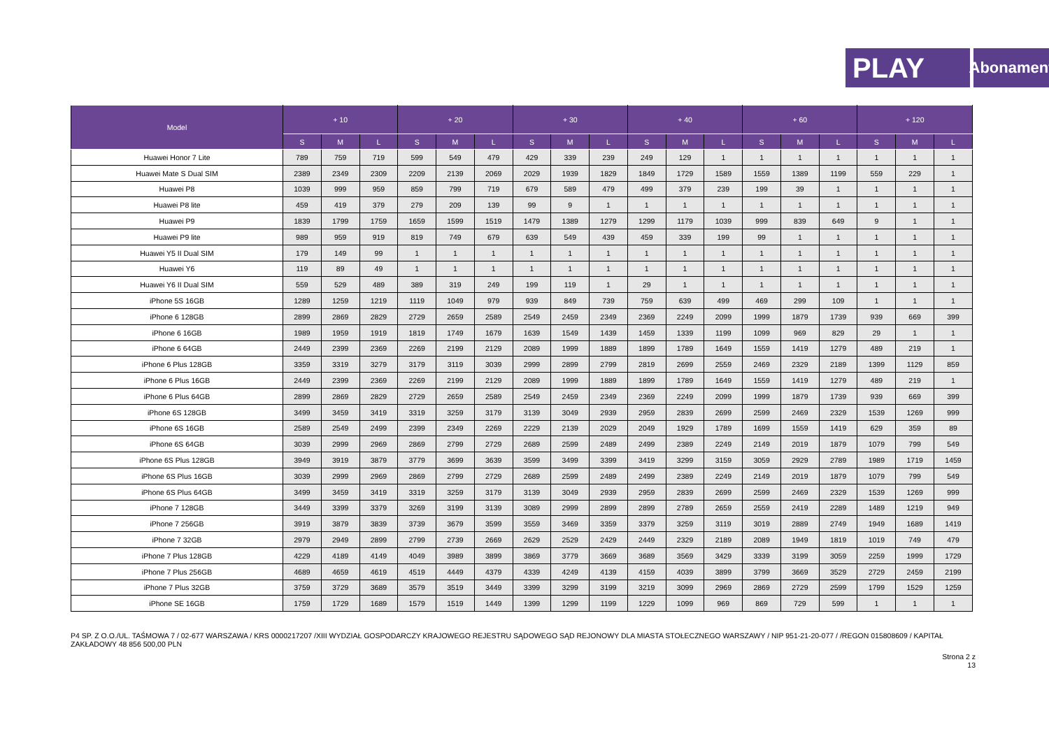PLAY
Abonament
| Model | + 10 | | | + 20 | | | + 30 | | | + 40 | | | + 60 | | | + 120 | | |
| --- | --- | --- | --- | --- | --- | --- | --- | --- | --- | --- | --- | --- | --- | --- | --- | --- | --- | --- |
| | S | M | L | S | M | L | S | M | L | S | M | L | S | M | L | S | M | L |
| Huawei Honor 7 Lite | 789 | 759 | 719 | 599 | 549 | 479 | 429 | 339 | 239 | 249 | 129 | 1 | 1 | 1 | 1 | 1 | 1 | 1 |
| Huawei Mate S Dual SIM | 2389 | 2349 | 2309 | 2209 | 2139 | 2069 | 2029 | 1939 | 1829 | 1849 | 1729 | 1589 | 1559 | 1389 | 1199 | 559 | 229 | 1 |
| Huawei P8 | 1039 | 999 | 959 | 859 | 799 | 719 | 679 | 589 | 479 | 499 | 379 | 239 | 199 | 39 | 1 | 1 | 1 | 1 |
| Huawei P8 lite | 459 | 419 | 379 | 279 | 209 | 139 | 99 | 9 | 1 | 1 | 1 | 1 | 1 | 1 | 1 | 1 | 1 | 1 |
| Huawei P9 | 1839 | 1799 | 1759 | 1659 | 1599 | 1519 | 1479 | 1389 | 1279 | 1299 | 1179 | 1039 | 999 | 839 | 649 | 9 | 1 | 1 |
| Huawei P9 lite | 989 | 959 | 919 | 819 | 749 | 679 | 639 | 549 | 439 | 459 | 339 | 199 | 99 | 1 | 1 | 1 | 1 | 1 |
| Huawei Y5 II Dual SIM | 179 | 149 | 99 | 1 | 1 | 1 | 1 | 1 | 1 | 1 | 1 | 1 | 1 | 1 | 1 | 1 | 1 | 1 |
| Huawei Y6 | 119 | 89 | 49 | 1 | 1 | 1 | 1 | 1 | 1 | 1 | 1 | 1 | 1 | 1 | 1 | 1 | 1 | 1 |
| Huawei Y6 II Dual SIM | 559 | 529 | 489 | 389 | 319 | 249 | 199 | 119 | 1 | 29 | 1 | 1 | 1 | 1 | 1 | 1 | 1 | 1 |
| iPhone 5S 16GB | 1289 | 1259 | 1219 | 1119 | 1049 | 979 | 939 | 849 | 739 | 759 | 639 | 499 | 469 | 299 | 109 | 1 | 1 | 1 |
| iPhone 6 128GB | 2899 | 2869 | 2829 | 2729 | 2659 | 2589 | 2549 | 2459 | 2349 | 2369 | 2249 | 2099 | 1999 | 1879 | 1739 | 939 | 669 | 399 |
| iPhone 6 16GB | 1989 | 1959 | 1919 | 1819 | 1749 | 1679 | 1639 | 1549 | 1439 | 1459 | 1339 | 1199 | 1099 | 969 | 829 | 29 | 1 | 1 |
| iPhone 6 64GB | 2449 | 2399 | 2369 | 2269 | 2199 | 2129 | 2089 | 1999 | 1889 | 1899 | 1789 | 1649 | 1559 | 1419 | 1279 | 489 | 219 | 1 |
| iPhone 6 Plus 128GB | 3359 | 3319 | 3279 | 3179 | 3119 | 3039 | 2999 | 2899 | 2799 | 2819 | 2699 | 2559 | 2469 | 2329 | 2189 | 1399 | 1129 | 859 |
| iPhone 6 Plus 16GB | 2449 | 2399 | 2369 | 2269 | 2199 | 2129 | 2089 | 1999 | 1889 | 1899 | 1789 | 1649 | 1559 | 1419 | 1279 | 489 | 219 | 1 |
| iPhone 6 Plus 64GB | 2899 | 2869 | 2829 | 2729 | 2659 | 2589 | 2549 | 2459 | 2349 | 2369 | 2249 | 2099 | 1999 | 1879 | 1739 | 939 | 669 | 399 |
| iPhone 6S 128GB | 3499 | 3459 | 3419 | 3319 | 3259 | 3179 | 3139 | 3049 | 2939 | 2959 | 2839 | 2699 | 2599 | 2469 | 2329 | 1539 | 1269 | 999 |
| iPhone 6S 16GB | 2589 | 2549 | 2499 | 2399 | 2349 | 2269 | 2229 | 2139 | 2029 | 2049 | 1929 | 1789 | 1699 | 1559 | 1419 | 629 | 359 | 89 |
| iPhone 6S 64GB | 3039 | 2999 | 2969 | 2869 | 2799 | 2729 | 2689 | 2599 | 2489 | 2499 | 2389 | 2249 | 2149 | 2019 | 1879 | 1079 | 799 | 549 |
| iPhone 6S Plus 128GB | 3949 | 3919 | 3879 | 3779 | 3699 | 3639 | 3599 | 3499 | 3399 | 3419 | 3299 | 3159 | 3059 | 2929 | 2789 | 1989 | 1719 | 1459 |
| iPhone 6S Plus 16GB | 3039 | 2999 | 2969 | 2869 | 2799 | 2729 | 2689 | 2599 | 2489 | 2499 | 2389 | 2249 | 2149 | 2019 | 1879 | 1079 | 799 | 549 |
| iPhone 6S Plus 64GB | 3499 | 3459 | 3419 | 3319 | 3259 | 3179 | 3139 | 3049 | 2939 | 2959 | 2839 | 2699 | 2599 | 2469 | 2329 | 1539 | 1269 | 999 |
| iPhone 7 128GB | 3449 | 3399 | 3379 | 3269 | 3199 | 3139 | 3089 | 2999 | 2899 | 2899 | 2789 | 2659 | 2559 | 2419 | 2289 | 1489 | 1219 | 949 |
| iPhone 7 256GB | 3919 | 3879 | 3839 | 3739 | 3679 | 3599 | 3559 | 3469 | 3359 | 3379 | 3259 | 3119 | 3019 | 2889 | 2749 | 1949 | 1689 | 1419 |
| iPhone 7 32GB | 2979 | 2949 | 2899 | 2799 | 2739 | 2669 | 2629 | 2529 | 2429 | 2449 | 2329 | 2189 | 2089 | 1949 | 1819 | 1019 | 749 | 479 |
| iPhone 7 Plus 128GB | 4229 | 4189 | 4149 | 4049 | 3989 | 3899 | 3869 | 3779 | 3669 | 3689 | 3569 | 3429 | 3339 | 3199 | 3059 | 2259 | 1999 | 1729 |
| iPhone 7 Plus 256GB | 4689 | 4659 | 4619 | 4519 | 4449 | 4379 | 4339 | 4249 | 4139 | 4159 | 4039 | 3899 | 3799 | 3669 | 3529 | 2729 | 2459 | 2199 |
| iPhone 7 Plus 32GB | 3759 | 3729 | 3689 | 3579 | 3519 | 3449 | 3399 | 3299 | 3199 | 3219 | 3099 | 2969 | 2869 | 2729 | 2599 | 1799 | 1529 | 1259 |
| iPhone SE 16GB | 1759 | 1729 | 1689 | 1579 | 1519 | 1449 | 1399 | 1299 | 1199 | 1229 | 1099 | 969 | 869 | 729 | 599 | 1 | 1 | 1 |
P4 SP. Z O.O./UL. TAŚMOWA 7 / 02-677 WARSZAWA / KRS 0000217207 /XIII WYDZIAŁ GOSPODARCZY KRAJOWEGO REJESTRU SĄDOWEGO SĄD REJONOWY DLA MIASTA STOŁECZNEGO WARSZAWY / NIP 951-21-20-077 / /REGON 015808609 / KAPITAŁ ZAKŁADOWY 48 856 500,00 PLN
Strona 2 z
13